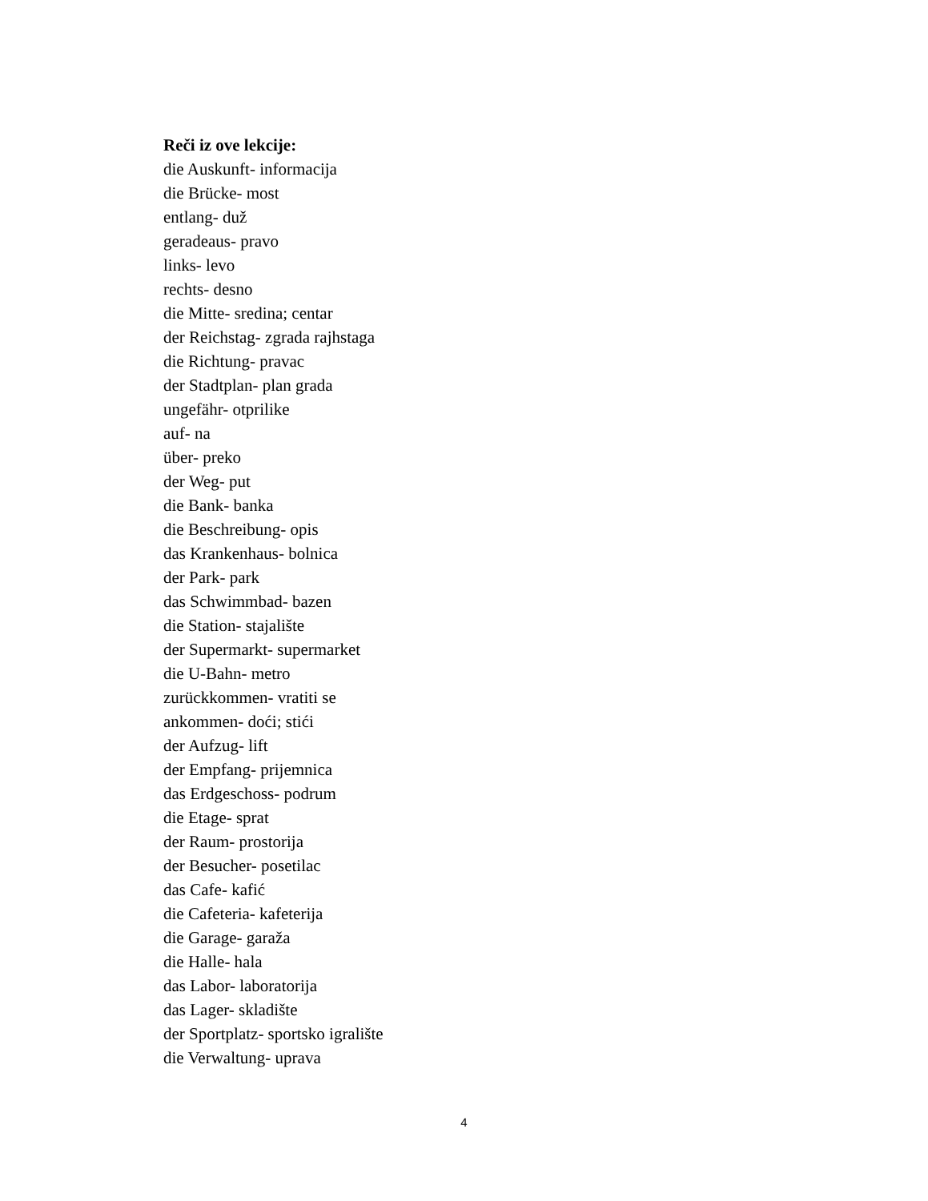Reči iz ove lekcije:
die Auskunft- informacija
die Brücke- most
entlang- duž
geradeaus- pravo
links- levo
rechts- desno
die Mitte- sredina; centar
der Reichstag- zgrada rajhstaga
die Richtung- pravac
der Stadtplan- plan grada
ungefähr- otprilike
auf- na
über- preko
der Weg- put
die Bank- banka
die Beschreibung- opis
das Krankenhaus- bolnica
der Park- park
das Schwimmbad- bazen
die Station- stajalište
der Supermarkt- supermarket
die U-Bahn- metro
zurückkommen- vratiti se
ankommen- doći; stići
der Aufzug- lift
der Empfang- prijemnica
das Erdgeschoss- podrum
die Etage- sprat
der Raum- prostorija
der Besucher- posetilac
das Cafe- kafić
die Cafeteria- kafeterija
die Garage- garaža
die Halle- hala
das Labor- laboratorija
das Lager- skladište
der Sportplatz- sportsko igralište
die Verwaltung- uprava
4